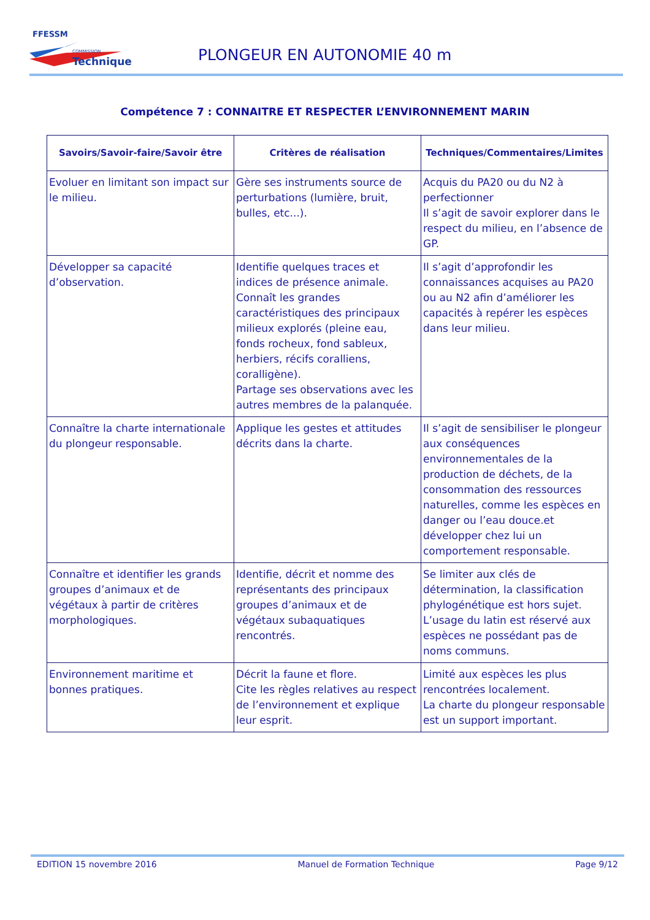FFESSM
COMMISSION
Technique
PLONGEUR EN AUTONOMIE 40 m
Compétence 7 : CONNAITRE ET RESPECTER L’ENVIRONNEMENT MARIN
| Savoirs/Savoir-faire/Savoir être | Critères de réalisation | Techniques/Commentaires/Limites |
| --- | --- | --- |
| Evoluer en limitant son impact sur le milieu. | Gère ses instruments source de perturbations (lumière, bruit, bulles, etc...). | Acquis du PA20 ou du N2 à perfectionner Il s’agit de savoir explorer dans le respect du milieu, en l’absence de GP. |
| Développer sa capacité d’observation. | Identifie quelques traces et indices de présence animale. Connaît les grandes caractéristiques des principaux milieux explorés (pleine eau, fonds rocheux, fond sableux, herbiers, récifs coralliens, coralligène). Partage ses observations avec les autres membres de la palanquée. | Il s’agit d’approfondir les connaissances acquises au PA20 ou au N2 afin d’améliorer les capacités à repérer les espèces dans leur milieu. |
| Connaître la charte internationale du plongeur responsable. | Applique les gestes et attitudes décrits dans la charte. | Il s’agit de sensibiliser le plongeur aux conséquences environnementales de la production de déchets, de la consommation des ressources naturelles, comme les espèces en danger ou l’eau douce.et développer chez lui un comportement responsable. |
| Connaître et identifier les grands groupes d’animaux et de végétaux à partir de critères morphologiques. | Identifie, décrit et nomme des représentants des principaux groupes d’animaux et de végétaux subaquatiques rencontrés. | Se limiter aux clés de détermination, la classification phylogénétique est hors sujet. L’usage du latin est réservé aux espèces ne possédant pas de noms communs. |
| Environnement maritime et bonnes pratiques. | Décrit la faune et flore. Cite les règles relatives au respect de l’environnement et explique leur esprit. | Limité aux espèces les plus rencontrées localement. La charte du plongeur responsable est un support important. |
EDITION 15 novembre 2016 Manuel de Formation Technique Page 9/12